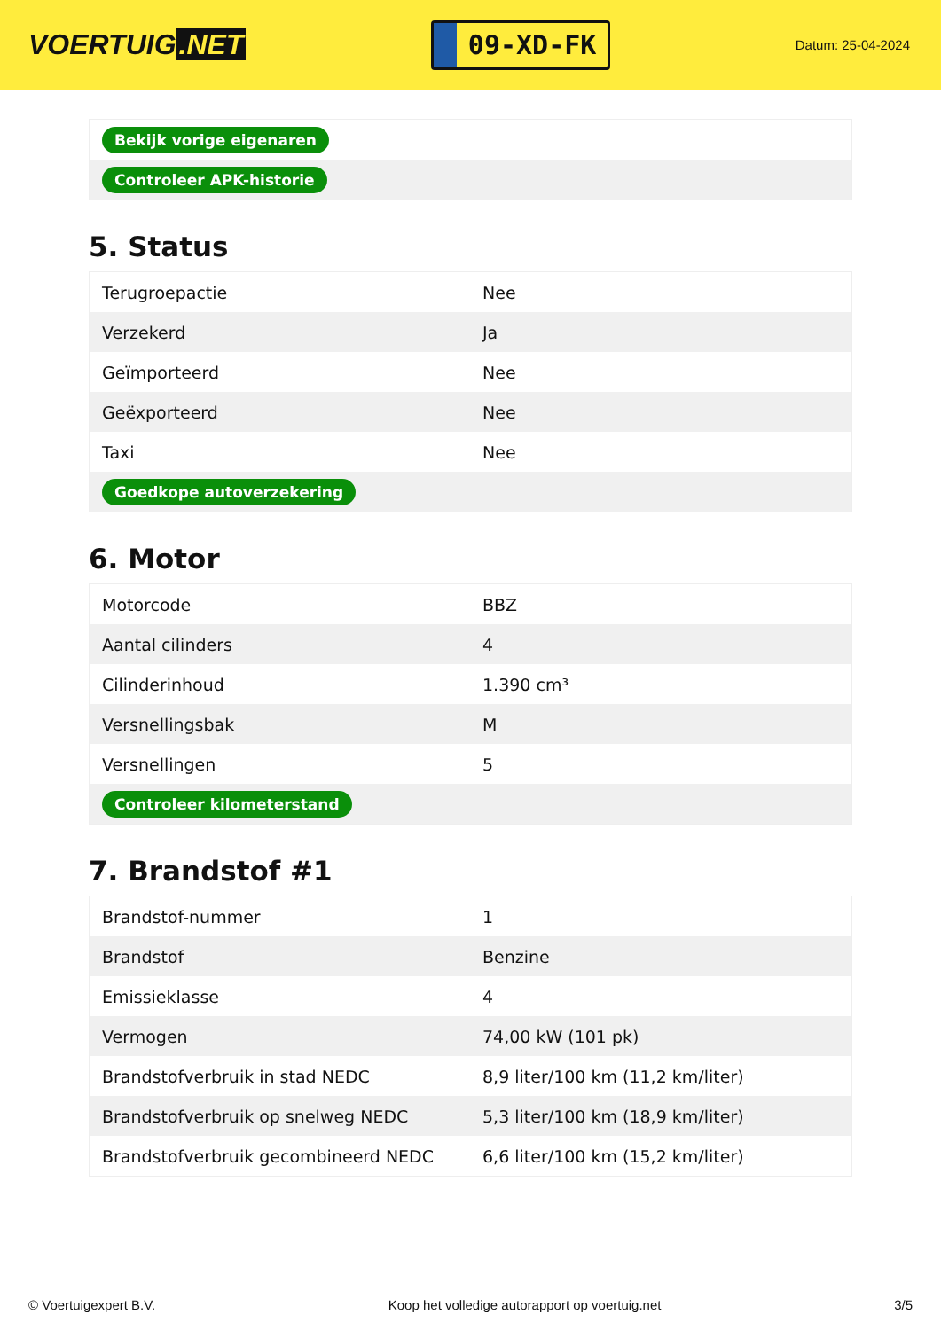VOERTUIG.NET
09-XD-FK
Datum: 25-04-2024
| Bekijk vorige eigenaren |
| Controleer APK-historie |
5. Status
| Terugroepactie | Nee |
| Verzekerd | Ja |
| Geïmporteerd | Nee |
| Geëxporteerd | Nee |
| Taxi | Nee |
| Goedkope autoverzekering | |
6. Motor
| Motorcode | BBZ |
| Aantal cilinders | 4 |
| Cilinderinhoud | 1.390 cm³ |
| Versnellingsbak | M |
| Versnellingen | 5 |
| Controleer kilometerstand | |
7. Brandstof #1
| Brandstof-nummer | 1 |
| Brandstof | Benzine |
| Emissieklasse | 4 |
| Vermogen | 74,00 kW (101 pk) |
| Brandstofverbruik in stad NEDC | 8,9 liter/100 km (11,2 km/liter) |
| Brandstofverbruik op snelweg NEDC | 5,3 liter/100 km (18,9 km/liter) |
| Brandstofverbruik gecombineerd NEDC | 6,6 liter/100 km (15,2 km/liter) |
© Voertuigexpert B.V. Koop het volledige autorapport op voertuig.net 3/5